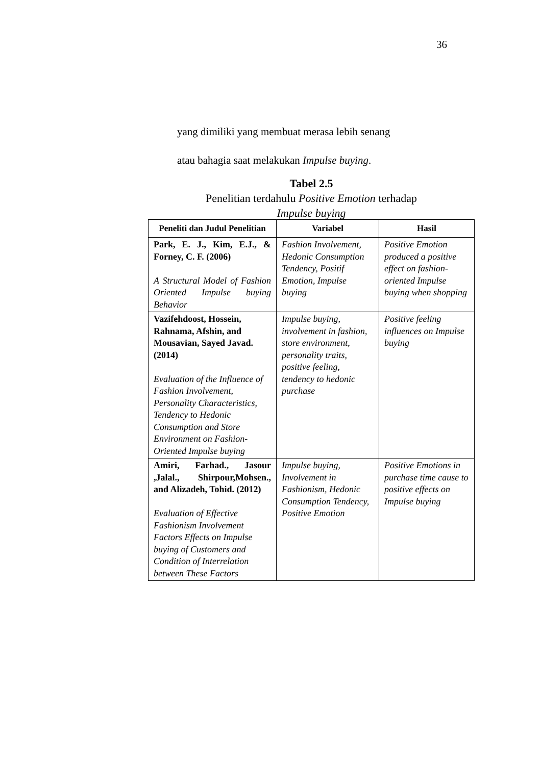36
yang dimiliki yang membuat merasa lebih senang
atau bahagia saat melakukan Impulse buying.
Tabel 2.5
Penelitian terdahulu Positive Emotion terhadap
Impulse buying
| Peneliti dan Judul Penelitian | Variabel | Hasil |
| --- | --- | --- |
| Park, E. J., Kim, E.J., & Forney, C. F. (2006) A Structural Model of Fashion Oriented Impulse buying Behavior | Fashion Involvement, Hedonic Consumption Tendency, Positif Emotion, Impulse buying | Positive Emotion produced a positive effect on fashion-oriented Impulse buying when shopping |
| Vazifehdoost, Hossein, Rahnama, Afshin, and Mousavian, Sayed Javad. (2014) Evaluation of the Influence of Fashion Involvement, Personality Characteristics, Tendency to Hedonic Consumption and Store Environment on Fashion-Oriented Impulse buying | Impulse buying, involvement in fashion, store environment, personality traits, positive feeling, tendency to hedonic purchase | Positive feeling influences on Impulse buying |
| Amiri, Farhad., Jasour ,Jalal., Shirpour,Mohsen., and Alizadeh, Tohid. (2012) Evaluation of Effective Fashionism Involvement Factors Effects on Impulse buying of Customers and Condition of Interrelation between These Factors | Impulse buying, Involvement in Fashionism, Hedonic Consumption Tendency, Positive Emotion | Positive Emotions in purchase time cause to positive effects on Impulse buying |